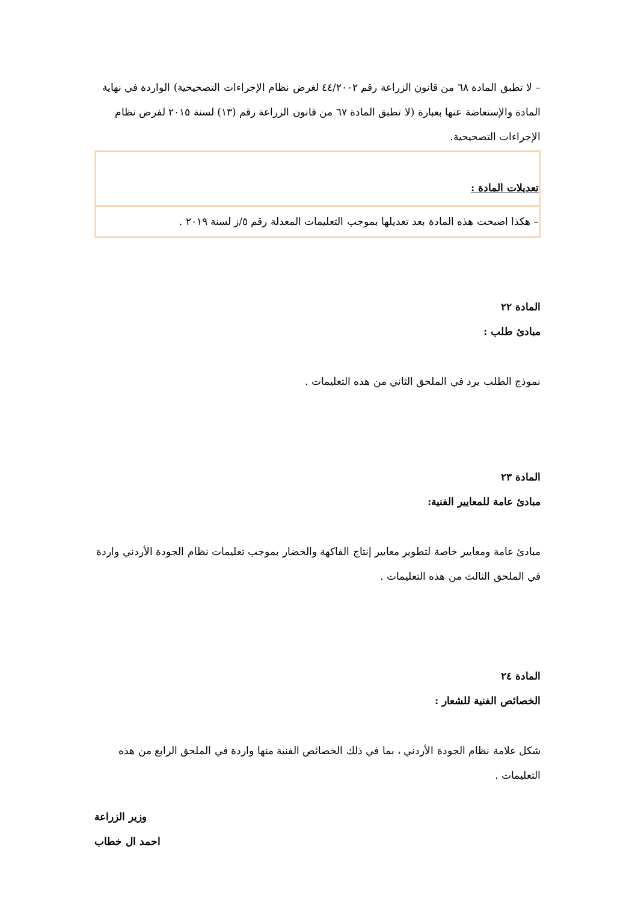– لا تطبق المادة ٦٨ من قانون الزراعة رقم ٤٤/٢٠٠٢ لغرض نظام الإجراءات التصحيحية) الواردة في نهاية المادة والإستعاضة عنها بعبارة (لا تطبق المادة ٦٧ من قانون الزراعة رقم (١٣) لسنة ٢٠١٥ لفرض نظام الإجراءات التصحيحية.
تعديلات المادة :
– هكذا اصبحت هذه المادة بعد تعديلها بموجب التعليمات المعدلة رقم ٥/ز لسنة ٢٠١٩ .
المادة ٢٢
مبادئ طلب :
نموذج الطلب يرد في الملحق الثاني من هذه التعليمات .
المادة ٢٣
مبادئ عامة للمعايير الفنية:
مبادئ عامة ومعايير خاصة لتطوير معايير إنتاج الفاكهة والخضار بموجب تعليمات نظام الجودة الأردني واردة في الملحق الثالث من هذه التعليمات .
المادة ٢٤
الخصائص الفنية للشعار :
شكل علامة نظام الجودة الأردني ، بما في ذلك الخصائص الفنية منها واردة في الملحق الرابع من هذه التعليمات .
وزير الزراعة
احمد ال خطاب